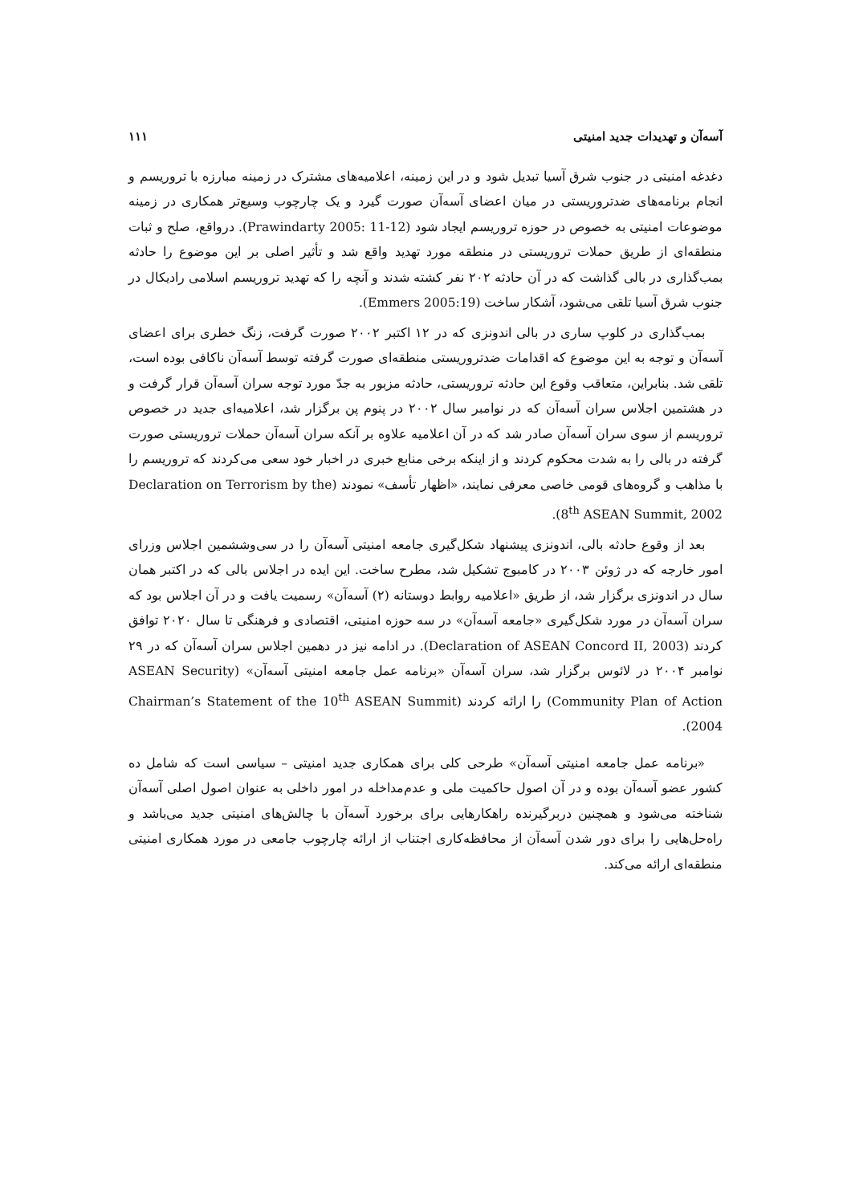آسه‌آن و تهدیدات جدید امنیتی ۱۱۱
دغدغه امنیتی در جنوب شرق آسیا تبدیل شود و در این زمینه، اعلامیه‌های مشترک در زمینه مبارزه با تروریسم و انجام برنامه‌های ضدتروریستی در میان اعضای آسه‌آن صورت گیرد و یک چارچوب وسیع‌تر همکاری در زمینه موضوعات امنیتی به خصوص در حوزه تروریسم ایجاد شود (Prawindarty 2005: 11-12). درواقع، صلح و ثبات منطقه‌ای از طریق حملات تروریستی در منطقه مورد تهدید واقع شد و تأثیر اصلی بر این موضوع را حادثه بمب‌گذاری در بالی گذاشت که در آن حادثه ۲۰۲ نفر کشته شدند و آنچه را که تهدید تروریسم اسلامی رادیکال در جنوب شرق آسیا تلقی می‌شود، آشکار ساخت (Emmers 2005:19).
بمب‌گذاری در کلوپ ساری در بالی اندونزی که در ۱۲ اکتبر ۲۰۰۲ صورت گرفت، زنگ خطری برای اعضای آسه‌آن و توجه به این موضوع که اقدامات ضدتروریستی منطقه‌ای صورت گرفته توسط آسه‌آن ناکافی بوده است، تلقی شد. بنابراین، متعاقب وقوع این حادثه تروریستی، حادثه مزبور به جدّ مورد توجه سران آسه‌آن قرار گرفت و در هشتمین اجلاس سران آسه‌آن که در نوامبر سال ۲۰۰۲ در پنوم پن برگزار شد، اعلامیه‌ای جدید در خصوص تروریسم از سوی سران آسه‌آن صادر شد که در آن اعلامیه علاوه بر آنکه سران آسه‌آن حملات تروریستی صورت گرفته در بالی را به شدت محکوم کردند و از اینکه برخی منابع خبری در اخبار خود سعی می‌کردند که تروریسم را با مذاهب و گروه‌های قومی خاصی معرفی نمایند، «اظهار تأسف» نمودند (Declaration on Terrorism by the 8<sup>th</sup> ASEAN Summit, 2002).
بعد از وقوع حادثه بالی، اندونزی پیشنهاد شکل‌گیری جامعه امنیتی آسه‌آن را در سی‌وششمین اجلاس وزرای امور خارجه که در ژوئن ۲۰۰۳ در کامبوج تشکیل شد، مطرح ساخت. این ایده در اجلاس بالی که در اکتبر همان سال در اندونزی برگزار شد، از طریق «اعلامیه روابط دوستانه (۲) آسه‌آن» رسمیت یافت و در آن اجلاس بود که سران آسه‌آن در مورد شکل‌گیری «جامعه آسه‌آن» در سه حوزه امنیتی، اقتصادی و فرهنگی تا سال ۲۰۲۰ توافق کردند (Declaration of ASEAN Concord II, 2003). در ادامه نیز در دهمین اجلاس سران آسه‌آن که در ۲۹ نوامبر ۲۰۰۴ در لائوس برگزار شد، سران آسه‌آن «برنامه عمل جامعه امنیتی آسه‌آن» (ASEAN Security Community Plan of Action) را ارائه کردند (Chairman’s Statement of the 10<sup>th</sup> ASEAN Summit 2004).
«برنامه عمل جامعه امنیتی آسه‌آن» طرحی کلی برای همکاری جدید امنیتی – سیاسی است که شامل ده کشور عضو آسه‌آن بوده و در آن اصول حاکمیت ملی و عدم‌مداخله در امور داخلی به عنوان اصول اصلی آسه‌آن شناخته می‌شود و همچنین دربرگیرنده راهکارهایی برای برخورد آسه‌آن با چالش‌های امنیتی جدید می‌باشد و راه‌حل‌هایی را برای دور شدن آسه‌آن از محافظه‌کاری اجتناب از ارائه چارچوب جامعی در مورد همکاری امنیتی منطقه‌ای ارائه می‌کند.